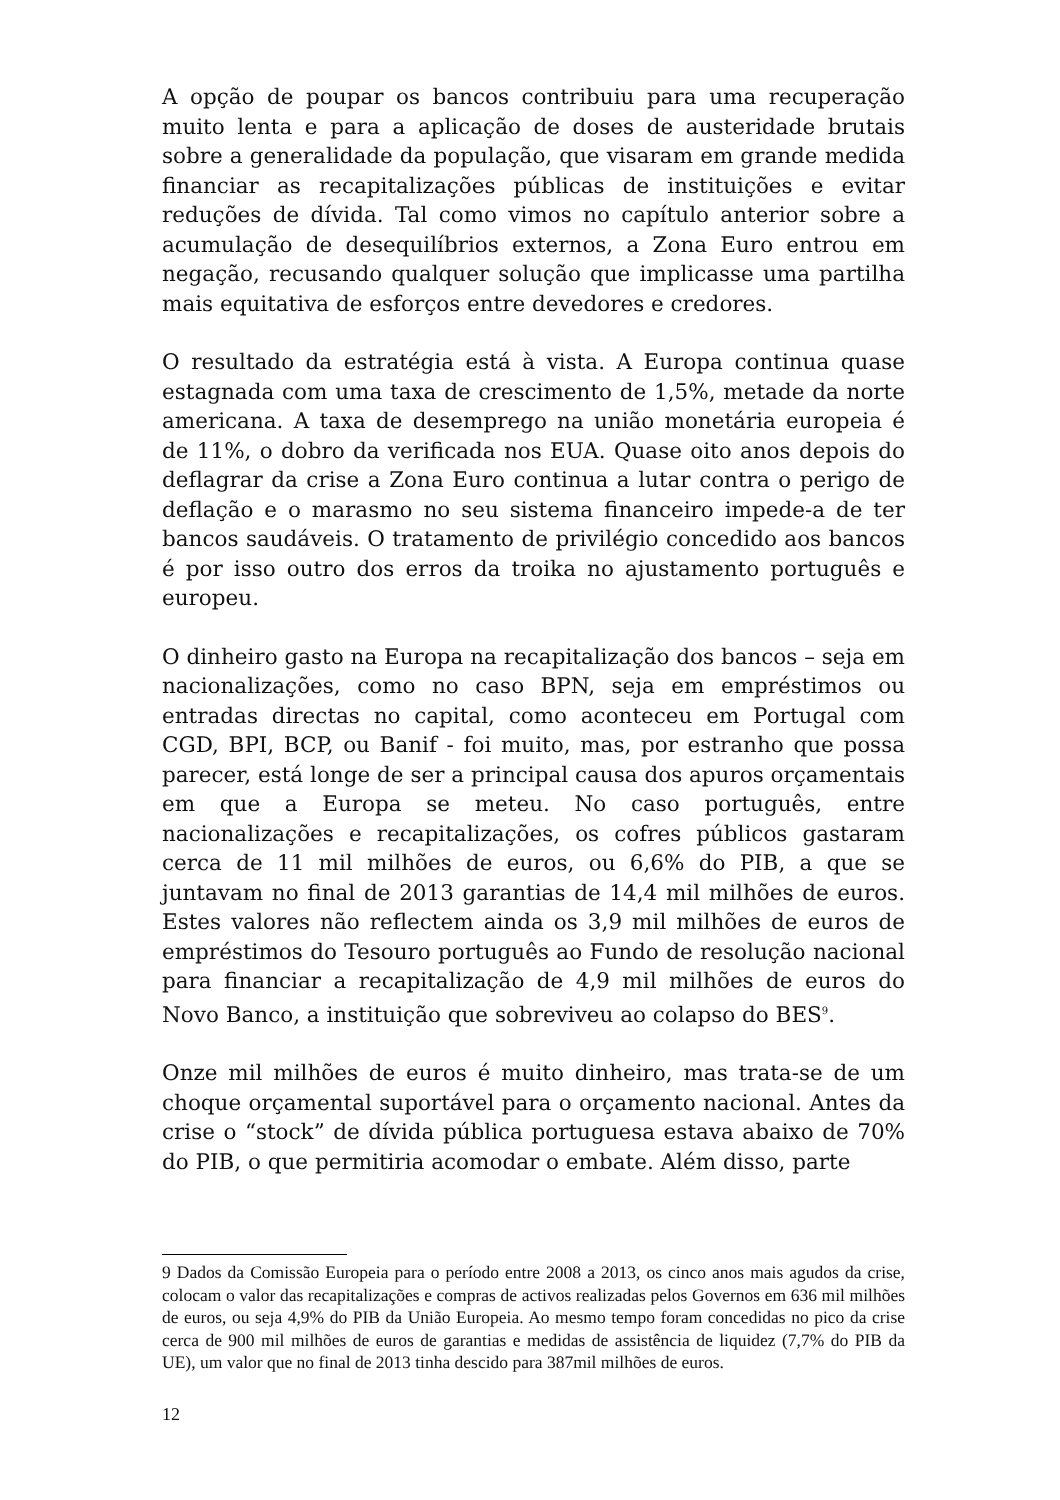A opção de poupar os bancos contribuiu para uma recuperação muito lenta e para a aplicação de doses de austeridade brutais sobre a generalidade da população, que visaram em grande medida financiar as recapitalizações públicas de instituições e evitar reduções de dívida. Tal como vimos no capítulo anterior sobre a acumulação de desequilíbrios externos, a Zona Euro entrou em negação, recusando qualquer solução que implicasse uma partilha mais equitativa de esforços entre devedores e credores.
O resultado da estratégia está à vista. A Europa continua quase estagnada com uma taxa de crescimento de 1,5%, metade da norte americana. A taxa de desemprego na união monetária europeia é de 11%, o dobro da verificada nos EUA. Quase oito anos depois do deflagrar da crise a Zona Euro continua a lutar contra o perigo de deflação e o marasmo no seu sistema financeiro impede-a de ter bancos saudáveis. O tratamento de privilégio concedido aos bancos é por isso outro dos erros da troika no ajustamento português e europeu.
O dinheiro gasto na Europa na recapitalização dos bancos – seja em nacionalizações, como no caso BPN, seja em empréstimos ou entradas directas no capital, como aconteceu em Portugal com CGD, BPI, BCP, ou Banif - foi muito, mas, por estranho que possa parecer, está longe de ser a principal causa dos apuros orçamentais em que a Europa se meteu. No caso português, entre nacionalizações e recapitalizações, os cofres públicos gastaram cerca de 11 mil milhões de euros, ou 6,6% do PIB, a que se juntavam no final de 2013 garantias de 14,4 mil milhões de euros. Estes valores não reflectem ainda os 3,9 mil milhões de euros de empréstimos do Tesouro português ao Fundo de resolução nacional para financiar a recapitalização de 4,9 mil milhões de euros do Novo Banco, a instituição que sobreviveu ao colapso do BES<sup>9</sup>.
Onze mil milhões de euros é muito dinheiro, mas trata-se de um choque orçamental suportável para o orçamento nacional. Antes da crise o “stock” de dívida pública portuguesa estava abaixo de 70% do PIB, o que permitiria acomodar o embate. Além disso, parte
9 Dados da Comissão Europeia para o período entre 2008 a 2013, os cinco anos mais agudos da crise, colocam o valor das recapitalizações e compras de activos realizadas pelos Governos em 636 mil milhões de euros, ou seja 4,9% do PIB da União Europeia. Ao mesmo tempo foram concedidas no pico da crise cerca de 900 mil milhões de euros de garantias e medidas de assistência de liquidez (7,7% do PIB da UE), um valor que no final de 2013 tinha descido para 387mil milhões de euros.
12